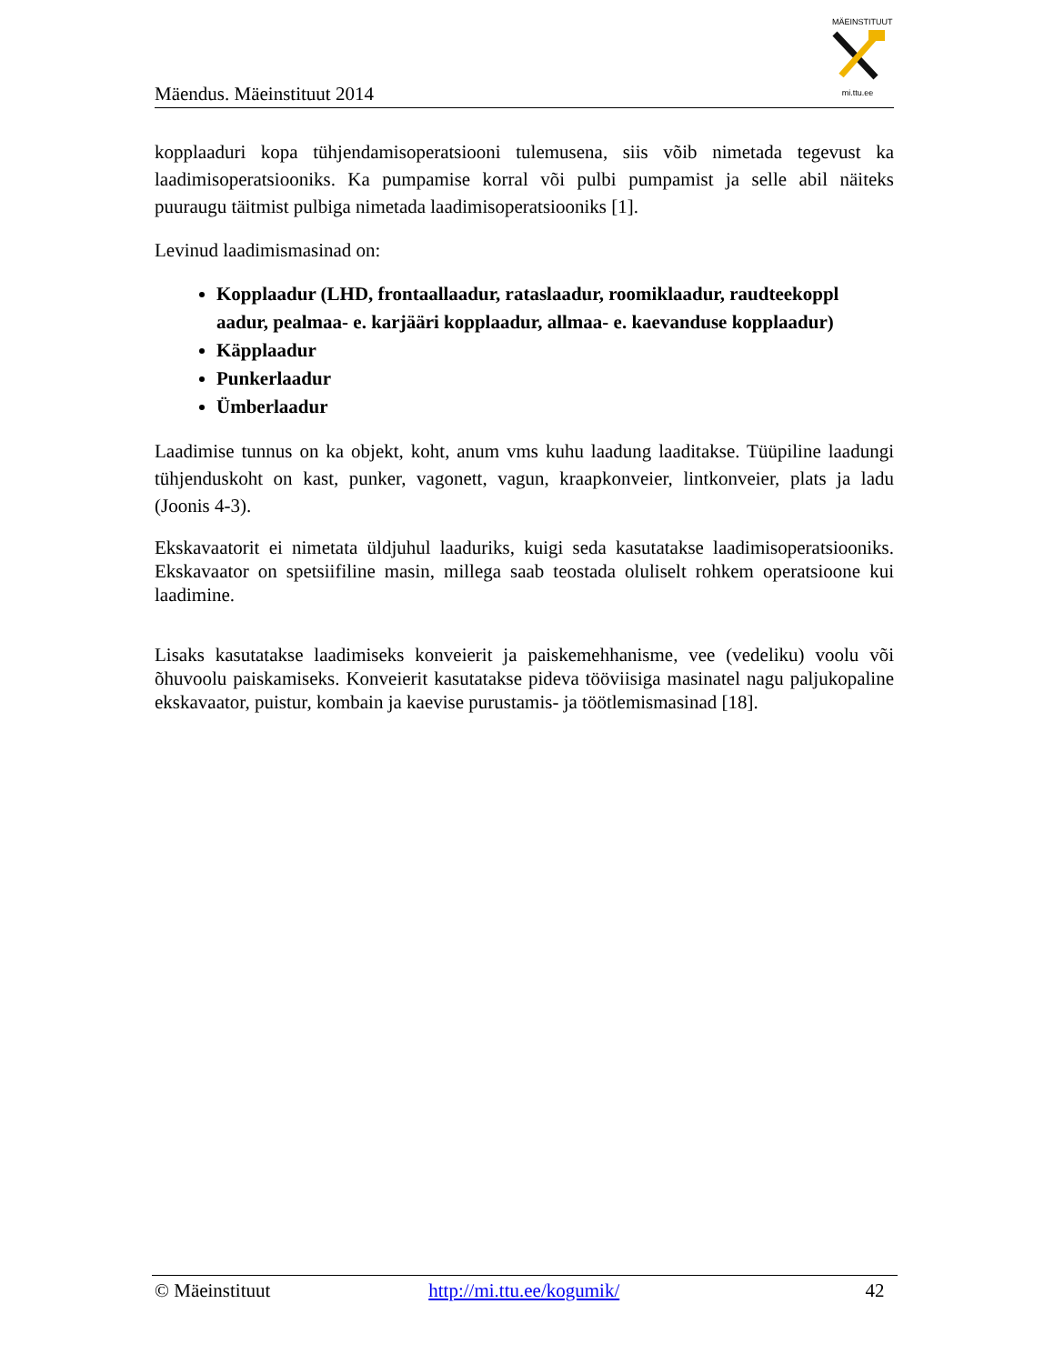Mäendus. Mäeinstituut 2014
MÄEINSTITUUT
mi.ttu.ee
kopplaaduri kopa tühjendamisoperatsiooni tulemusena, siis võib nimetada tegevust ka laadimisoperatsiooniks. Ka pumpamise korral või pulbi pumpamist ja selle abil näiteks puuraugu täitmist pulbiga nimetada laadimisoperatsiooniks [1].
Levinud laadimismasinad on:
Kopplaadur (LHD, frontaallaadur, rataslaadur, roomiklaadur, raudteekoppl aadur, pealmaa- e. karjääri kopplaadur, allmaa- e. kaevanduse kopplaadur)
Käpplaadur
Punkerlaadur
Ümberlaadur
Laadimise tunnus on ka objekt, koht, anum vms kuhu laadung laaditakse. Tüüpiline laadungi tühjenduskoht on kast, punker, vagonett, vagun, kraapkonveier, lintkonveier, plats ja ladu (Joonis 4-3).
Ekskavaatorit ei nimetata üldjuhul laaduriks, kuigi seda kasutatakse laadimisoperatsiooniks. Ekskavaator on spetsiifiline masin, millega saab teostada oluliselt rohkem operatsioone kui laadimine.
Lisaks kasutatakse laadimiseks konveierit ja paiskemehhanisme, vee (vedeliku) voolu või õhuvoolu paiskamiseks. Konveierit kasutatakse pideva tööviisiga masinatel nagu paljukopaline ekskavaator, puistur, kombain ja kaevise purustamis- ja töötlemismasinad [18].
© Mäeinstituut http://mi.ttu.ee/kogumik/ 42